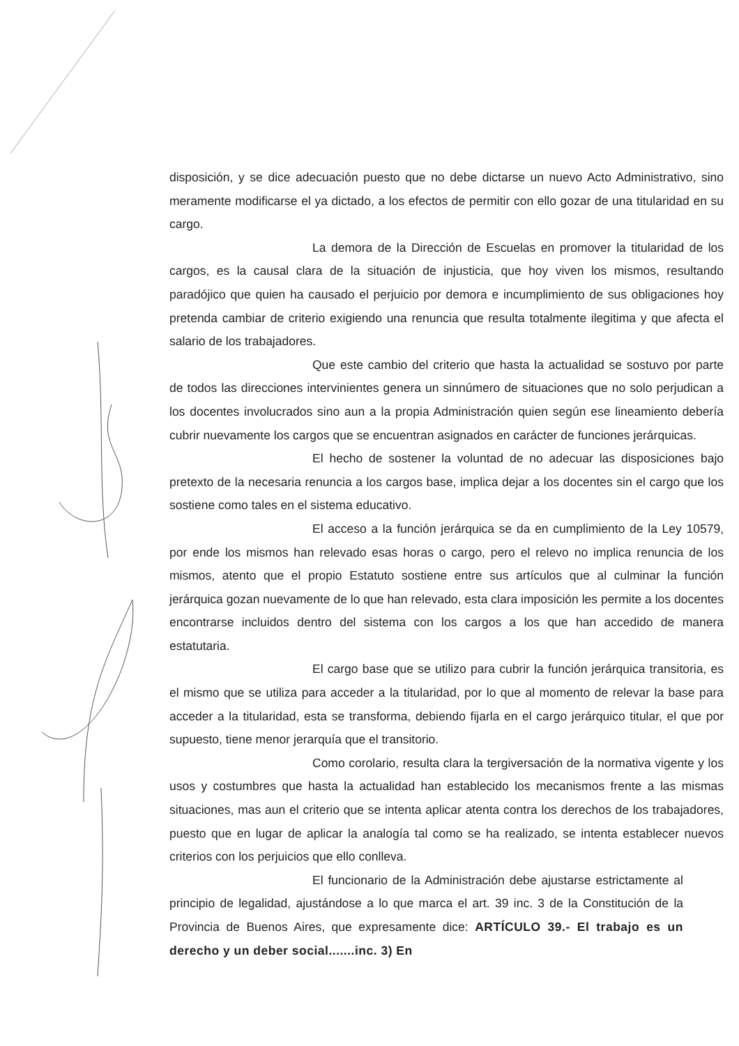disposición, y se dice adecuación puesto que no debe dictarse un nuevo Acto Administrativo, sino meramente modificarse el ya dictado, a los efectos de permitir con ello gozar de una titularidad en su cargo.
La demora de la Dirección de Escuelas en promover la titularidad de los cargos, es la causal clara de la situación de injusticia, que hoy viven los mismos, resultando paradójico que quien ha causado el perjuicio por demora e incumplimiento de sus obligaciones hoy pretenda cambiar de criterio exigiendo una renuncia que resulta totalmente ilegitima y que afecta el salario de los trabajadores.
Que este cambio del criterio que hasta la actualidad se sostuvo por parte de todos las direcciones intervinientes genera un sinnúmero de situaciones que no solo perjudican a los docentes involucrados sino aun a la propia Administración quien según ese lineamiento debería cubrir nuevamente los cargos que se encuentran asignados en carácter de funciones jerárquicas.
El hecho de sostener la voluntad de no adecuar las disposiciones bajo pretexto de la necesaria renuncia a los cargos base, implica dejar a los docentes sin el cargo que los sostiene como tales en el sistema educativo.
El acceso a la función jerárquica se da en cumplimiento de la Ley 10579, por ende los mismos han relevado esas horas o cargo, pero el relevo no implica renuncia de los mismos, atento que el propio Estatuto sostiene entre sus artículos que al culminar la función jerárquica gozan nuevamente de lo que han relevado, esta clara imposición les permite a los docentes encontrarse incluidos dentro del sistema con los cargos a los que han accedido de manera estatutaria.
El cargo base que se utilizo para cubrir la función jerárquica transitoria, es el mismo que se utiliza para acceder a la titularidad, por lo que al momento de relevar la base para acceder a la titularidad, esta se transforma, debiendo fijarla en el cargo jerárquico titular, el que por supuesto, tiene menor jerarquía que el transitorio.
Como corolario, resulta clara la tergiversación de la normativa vigente y los usos y costumbres que hasta la actualidad han establecido los mecanismos frente a las mismas situaciones, mas aun el criterio que se intenta aplicar atenta contra los derechos de los trabajadores, puesto que en lugar de aplicar la analogía tal como se ha realizado, se intenta establecer nuevos criterios con los perjuicios que ello conlleva.
El funcionario de la Administración debe ajustarse estrictamente al principio de legalidad, ajustándose a lo que marca el art. 39 inc. 3 de la Constitución de la Provincia de Buenos Aires, que expresamente dice: ARTÍCULO 39.- El trabajo es un derecho y un deber social.......inc. 3) En